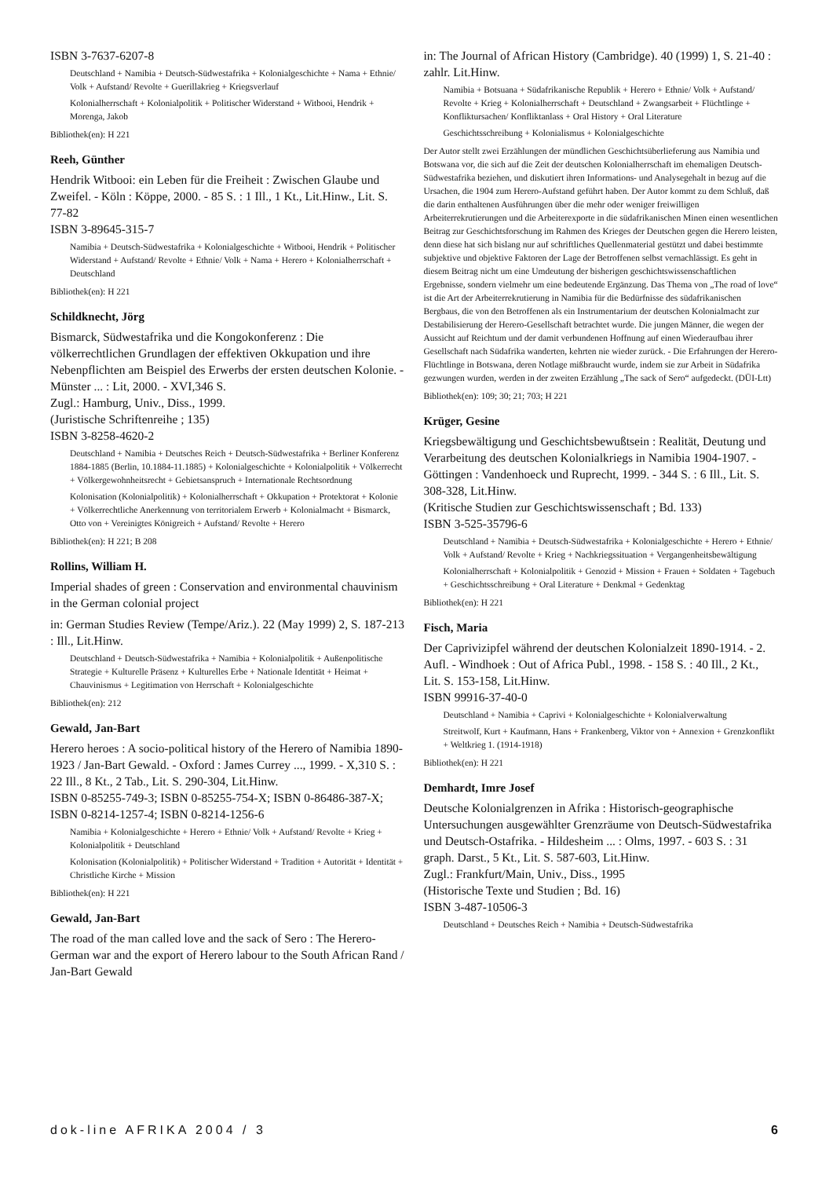ISBN 3-7637-6207-8
Deutschland + Namibia + Deutsch-Südwestafrika + Kolonialgeschichte + Nama + Ethnie/ Volk + Aufstand/ Revolte + Guerillakrieg + Kriegsverlauf
Kolonialherrschaft + Kolonialpolitik + Politischer Widerstand + Witbooi, Hendrik + Morenga, Jakob
Bibliothek(en): H 221
Reeh, Günther
Hendrik Witbooi: ein Leben für die Freiheit : Zwischen Glaube und Zweifel. - Köln : Köppe, 2000. - 85 S. : 1 Ill., 1 Kt., Lit.Hinw., Lit. S. 77-82
ISBN 3-89645-315-7
Namibia + Deutsch-Südwestafrika + Kolonialgeschichte + Witbooi, Hendrik + Politischer Widerstand + Aufstand/ Revolte + Ethnie/ Volk + Nama + Herero + Kolonialherrschaft + Deutschland
Bibliothek(en): H 221
Schildknecht, Jörg
Bismarck, Südwestafrika und die Kongokonferenz : Die völkerrechtlichen Grundlagen der effektiven Okkupation und ihre Nebenpflichten am Beispiel des Erwerbs der ersten deutschen Kolonie. - Münster ... : Lit, 2000. - XVI,346 S.
Zugl.: Hamburg, Univ., Diss., 1999.
(Juristische Schriftenreihe ; 135)
ISBN 3-8258-4620-2
Deutschland + Namibia + Deutsches Reich + Deutsch-Südwestafrika + Berliner Konferenz 1884-1885 (Berlin, 10.1884-11.1885) + Kolonialgeschichte + Kolonialpolitik + Völkerrecht + Völkergewohnheitsrecht + Gebietsanspruch + Internationale Rechtsordnung
Kolonisation (Kolonialpolitik) + Kolonialherrschaft + Okkupation + Protektorat + Kolonie + Völkerrechtliche Anerkennung von territorialem Erwerb + Kolonialmacht + Bismarck, Otto von + Vereinigtes Königreich + Aufstand/ Revolte + Herero
Bibliothek(en): H 221; B 208
Rollins, William H.
Imperial shades of green : Conservation and environmental chauvinism in the German colonial project
in: German Studies Review (Tempe/Ariz.). 22 (May 1999) 2, S. 187-213 : Ill., Lit.Hinw.
Deutschland + Deutsch-Südwestafrika + Namibia + Kolonialpolitik + Außenpolitische Strategie + Kulturelle Präsenz + Kulturelles Erbe + Nationale Identität + Heimat + Chauvinismus + Legitimation von Herrschaft + Kolonialgeschichte
Bibliothek(en): 212
Gewald, Jan-Bart
Herero heroes : A socio-political history of the Herero of Namibia 1890-1923 / Jan-Bart Gewald. - Oxford : James Currey ..., 1999. - X,310 S. : 22 Ill., 8 Kt., 2 Tab., Lit. S. 290-304, Lit.Hinw.
ISBN 0-85255-749-3; ISBN 0-85255-754-X; ISBN 0-86486-387-X; ISBN 0-8214-1257-4; ISBN 0-8214-1256-6
Namibia + Kolonialgeschichte + Herero + Ethnie/ Volk + Aufstand/ Revolte + Krieg + Kolonialpolitik + Deutschland
Kolonisation (Kolonialpolitik) + Politischer Widerstand + Tradition + Autorität + Identität + Christliche Kirche + Mission
Bibliothek(en): H 221
Gewald, Jan-Bart
The road of the man called love and the sack of Sero : The Herero-German war and the export of Herero labour to the South African Rand / Jan-Bart Gewald
in: The Journal of African History (Cambridge). 40 (1999) 1, S. 21-40 : zahlr. Lit.Hinw.
Namibia + Botsuana + Südafrikanische Republik + Herero + Ethnie/ Volk + Aufstand/ Revolte + Krieg + Kolonialherrschaft + Deutschland + Zwangsarbeit + Flüchtlinge + Konfliktursachen/ Konfliktanlass + Oral History + Oral Literature
Geschichtsschreibung + Kolonialismus + Kolonialgeschichte
Der Autor stellt zwei Erzählungen der mündlichen Geschichtsüberlieferung aus Namibia und Botswana vor, die sich auf die Zeit der deutschen Kolonialherrschaft im ehemaligen Deutsch-Südwestafrika beziehen, und diskutiert ihren Informations- und Analysegehalt in bezug auf die Ursachen, die 1904 zum Herero-Aufstand geführt haben. Der Autor kommt zu dem Schluß, daß die darin enthaltenen Ausführungen über die mehr oder weniger freiwilligen Arbeiterrekrutierungen und die Arbeiterexporte in die südafrikanischen Minen einen wesentlichen Beitrag zur Geschichtsforschung im Rahmen des Krieges der Deutschen gegen die Herero leisten, denn diese hat sich bislang nur auf schriftliches Quellenmaterial gestützt und dabei bestimmte subjektive und objektive Faktoren der Lage der Betroffenen selbst vernachlässigt. Es geht in diesem Beitrag nicht um eine Umdeutung der bisherigen geschichtswissenschaftlichen Ergebnisse, sondern vielmehr um eine bedeutende Ergänzung. Das Thema von „The road of love“ ist die Art der Arbeiterrekrutierung in Namibia für die Bedürfnisse des südafrikanischen Bergbaus, die von den Betroffenen als ein Instrumentarium der deutschen Kolonialmacht zur Destabilisierung der Herero-Gesellschaft betrachtet wurde. Die jungen Männer, die wegen der Aussicht auf Reichtum und der damit verbundenen Hoffnung auf einen Wiederaufbau ihrer Gesellschaft nach Südafrika wanderten, kehrten nie wieder zurück. - Die Erfahrungen der Herero-Flüchtlinge in Botswana, deren Notlage mißbraucht wurde, indem sie zur Arbeit in Südafrika gezwungen wurden, werden in der zweiten Erzählung „The sack of Sero“ aufgedeckt. (DÜI-Ltt)
Bibliothek(en): 109; 30; 21; 703; H 221
Krüger, Gesine
Kriegsbewältigung und Geschichtsbewußtsein : Realität, Deutung und Verarbeitung des deutschen Kolonialkriegs in Namibia 1904-1907. - Göttingen : Vandenhoeck und Ruprecht, 1999. - 344 S. : 6 Ill., Lit. S. 308-328, Lit.Hinw.
(Kritische Studien zur Geschichtswissenschaft ; Bd. 133)
ISBN 3-525-35796-6
Deutschland + Namibia + Deutsch-Südwestafrika + Kolonialgeschichte + Herero + Ethnie/ Volk + Aufstand/ Revolte + Krieg + Nachkriegssituation + Vergangenheitsbewältigung
Kolonialherrschaft + Kolonialpolitik + Genozid + Mission + Frauen + Soldaten + Tagebuch + Geschichtsschreibung + Oral Literature + Denkmal + Gedenktag
Bibliothek(en): H 221
Fisch, Maria
Der Caprivizipfel während der deutschen Kolonialzeit 1890-1914. - 2. Aufl. - Windhoek : Out of Africa Publ., 1998. - 158 S. : 40 Ill., 2 Kt., Lit. S. 153-158, Lit.Hinw.
ISBN 99916-37-40-0
Deutschland + Namibia + Caprivi + Kolonialgeschichte + Kolonialverwaltung
Streitwolf, Kurt + Kaufmann, Hans + Frankenberg, Viktor von + Annexion + Grenzkonflikt + Weltkrieg 1. (1914-1918)
Bibliothek(en): H 221
Demhardt, Imre Josef
Deutsche Kolonialgrenzen in Afrika : Historisch-geographische Untersuchungen ausgewählter Grenzräume von Deutsch-Südwestafrika und Deutsch-Ostafrika. - Hildesheim ... : Olms, 1997. - 603 S. : 31 graph. Darst., 5 Kt., Lit. S. 587-603, Lit.Hinw.
Zugl.: Frankfurt/Main, Univ., Diss., 1995
(Historische Texte und Studien ; Bd. 16)
ISBN 3-487-10506-3
Deutschland + Deutsches Reich + Namibia + Deutsch-Südwestafrika
dok-line AFRIKA 2004 / 3 6